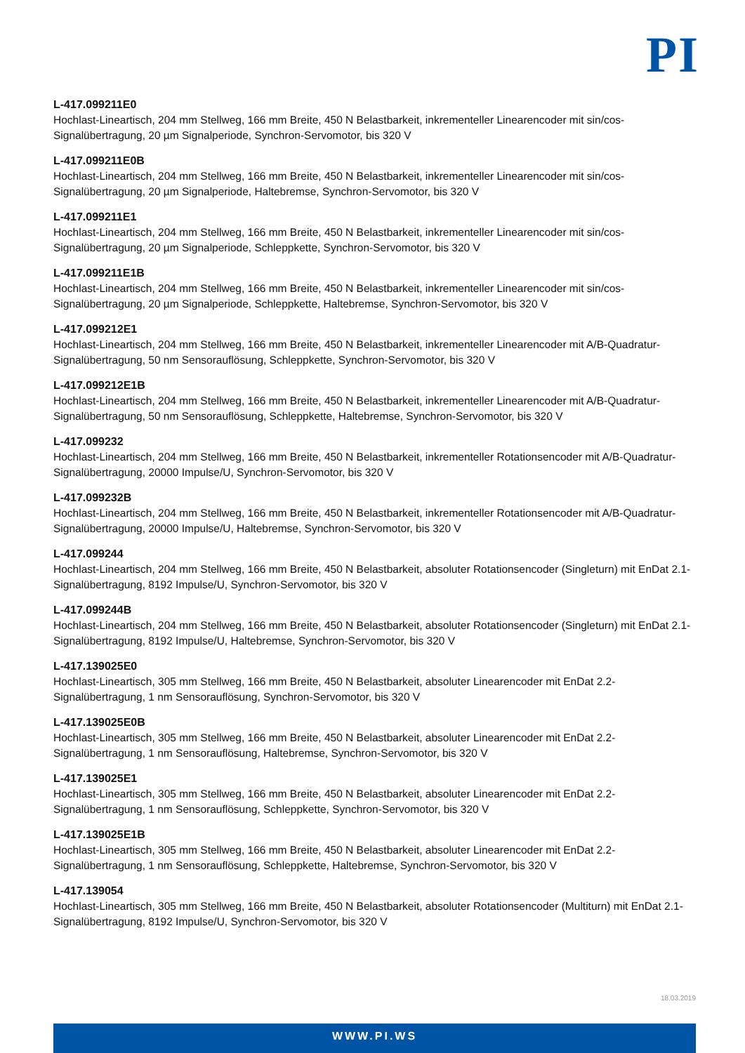PI
L-417.099211E0
Hochlast-Lineartisch, 204 mm Stellweg, 166 mm Breite, 450 N Belastbarkeit, inkrementeller Linearencoder mit sin/cos-Signalübertragung, 20 µm Signalperiode, Synchron-Servomotor, bis 320 V
L-417.099211E0B
Hochlast-Lineartisch, 204 mm Stellweg, 166 mm Breite, 450 N Belastbarkeit, inkrementeller Linearencoder mit sin/cos-Signalübertragung, 20 µm Signalperiode, Haltebremse, Synchron-Servomotor, bis 320 V
L-417.099211E1
Hochlast-Lineartisch, 204 mm Stellweg, 166 mm Breite, 450 N Belastbarkeit, inkrementeller Linearencoder mit sin/cos-Signalübertragung, 20 µm Signalperiode, Schleppkette, Synchron-Servomotor, bis 320 V
L-417.099211E1B
Hochlast-Lineartisch, 204 mm Stellweg, 166 mm Breite, 450 N Belastbarkeit, inkrementeller Linearencoder mit sin/cos-Signalübertragung, 20 µm Signalperiode, Schleppkette, Haltebremse, Synchron-Servomotor, bis 320 V
L-417.099212E1
Hochlast-Lineartisch, 204 mm Stellweg, 166 mm Breite, 450 N Belastbarkeit, inkrementeller Linearencoder mit A/B-Quadratur-Signalübertragung, 50 nm Sensorauflösung, Schleppkette, Synchron-Servomotor, bis 320 V
L-417.099212E1B
Hochlast-Lineartisch, 204 mm Stellweg, 166 mm Breite, 450 N Belastbarkeit, inkrementeller Linearencoder mit A/B-Quadratur-Signalübertragung, 50 nm Sensorauflösung, Schleppkette, Haltebremse, Synchron-Servomotor, bis 320 V
L-417.099232
Hochlast-Lineartisch, 204 mm Stellweg, 166 mm Breite, 450 N Belastbarkeit, inkrementeller Rotationsencoder mit A/B-Quadratur-Signalübertragung, 20000 Impulse/U, Synchron-Servomotor, bis 320 V
L-417.099232B
Hochlast-Lineartisch, 204 mm Stellweg, 166 mm Breite, 450 N Belastbarkeit, inkrementeller Rotationsencoder mit A/B-Quadratur-Signalübertragung, 20000 Impulse/U, Haltebremse, Synchron-Servomotor, bis 320 V
L-417.099244
Hochlast-Lineartisch, 204 mm Stellweg, 166 mm Breite, 450 N Belastbarkeit, absoluter Rotationsencoder (Singleturn) mit EnDat 2.1-Signalübertragung, 8192 Impulse/U, Synchron-Servomotor, bis 320 V
L-417.099244B
Hochlast-Lineartisch, 204 mm Stellweg, 166 mm Breite, 450 N Belastbarkeit, absoluter Rotationsencoder (Singleturn) mit EnDat 2.1-Signalübertragung, 8192 Impulse/U, Haltebremse, Synchron-Servomotor, bis 320 V
L-417.139025E0
Hochlast-Lineartisch, 305 mm Stellweg, 166 mm Breite, 450 N Belastbarkeit, absoluter Linearencoder mit EnDat 2.2-Signalübertragung, 1 nm Sensorauflösung, Synchron-Servomotor, bis 320 V
L-417.139025E0B
Hochlast-Lineartisch, 305 mm Stellweg, 166 mm Breite, 450 N Belastbarkeit, absoluter Linearencoder mit EnDat 2.2-Signalübertragung, 1 nm Sensorauflösung, Haltebremse, Synchron-Servomotor, bis 320 V
L-417.139025E1
Hochlast-Lineartisch, 305 mm Stellweg, 166 mm Breite, 450 N Belastbarkeit, absoluter Linearencoder mit EnDat 2.2-Signalübertragung, 1 nm Sensorauflösung, Schleppkette, Synchron-Servomotor, bis 320 V
L-417.139025E1B
Hochlast-Lineartisch, 305 mm Stellweg, 166 mm Breite, 450 N Belastbarkeit, absoluter Linearencoder mit EnDat 2.2-Signalübertragung, 1 nm Sensorauflösung, Schleppkette, Haltebremse, Synchron-Servomotor, bis 320 V
L-417.139054
Hochlast-Lineartisch, 305 mm Stellweg, 166 mm Breite, 450 N Belastbarkeit, absoluter Rotationsencoder (Multiturn) mit EnDat 2.1-Signalübertragung, 8192 Impulse/U, Synchron-Servomotor, bis 320 V
18.03.2019
WWW.PI.WS